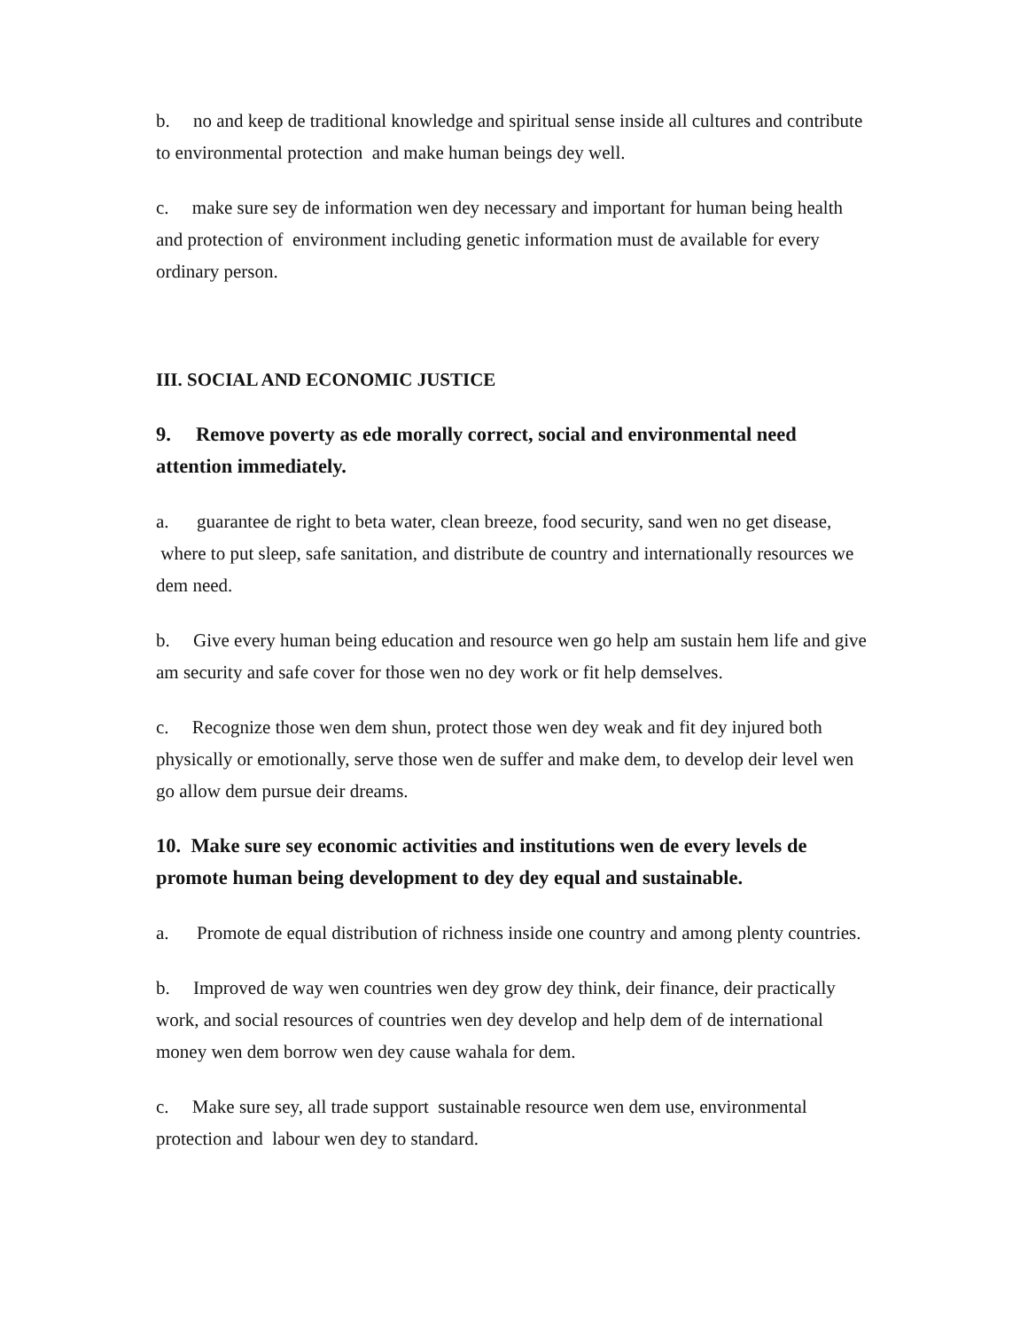b. no and keep de traditional knowledge and spiritual sense inside all cultures and contribute to environmental protection and make human beings dey well.
c. make sure sey de information wen dey necessary and important for human being health and protection of environment including genetic information must de available for every ordinary person.
III. SOCIAL AND ECONOMIC JUSTICE
9. Remove poverty as ede morally correct, social and environmental need attention immediately.
a. guarantee de right to beta water, clean breeze, food security, sand wen no get disease, where to put sleep, safe sanitation, and distribute de country and internationally resources we dem need.
b. Give every human being education and resource wen go help am sustain hem life and give am security and safe cover for those wen no dey work or fit help demselves.
c. Recognize those wen dem shun, protect those wen dey weak and fit dey injured both physically or emotionally, serve those wen de suffer and make dem, to develop deir level wen go allow dem pursue deir dreams.
10. Make sure sey economic activities and institutions wen de every levels de promote human being development to dey dey equal and sustainable.
a. Promote de equal distribution of richness inside one country and among plenty countries.
b. Improved de way wen countries wen dey grow dey think, deir finance, deir practically work, and social resources of countries wen dey develop and help dem of de international money wen dem borrow wen dey cause wahala for dem.
c. Make sure sey, all trade support sustainable resource wen dem use, environmental protection and labour wen dey to standard.